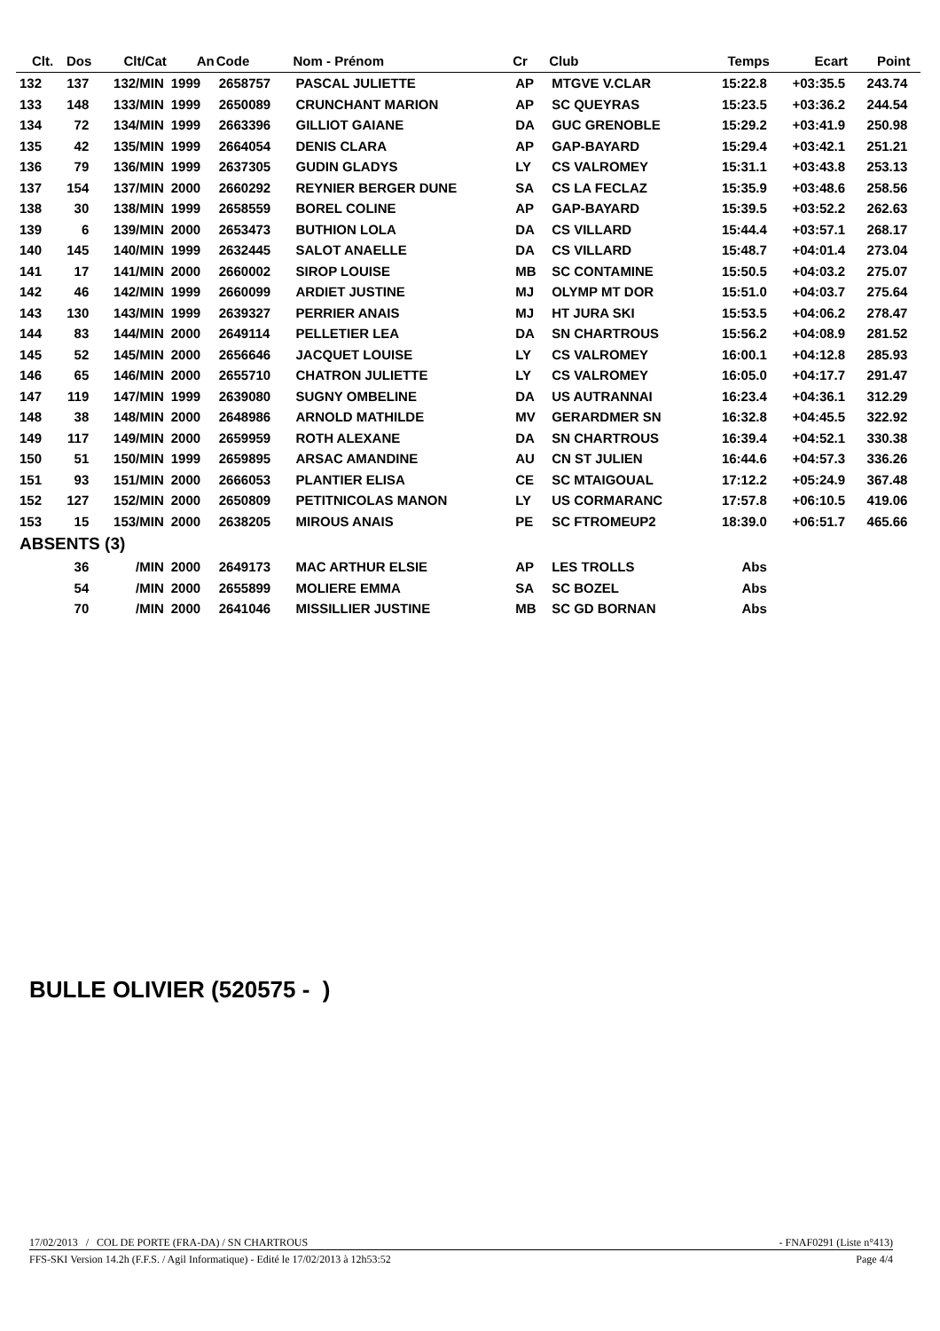| Clt. | Dos | Clt/Cat | An | Code | Nom - Prénom | Cr | Club | Temps | Ecart | Point | |
| --- | --- | --- | --- | --- | --- | --- | --- | --- | --- | --- | --- |
| 132 | 137 | 132/MIN | 1999 | 2658757 | PASCAL JULIETTE | AP | MTGVE V.CLAR | 15:22.8 | +03:35.5 | 243.74 | |
| 133 | 148 | 133/MIN | 1999 | 2650089 | CRUNCHANT MARION | AP | SC QUEYRAS | 15:23.5 | +03:36.2 | 244.54 | |
| 134 | 72 | 134/MIN | 1999 | 2663396 | GILLIOT GAIANE | DA | GUC GRENOBLE | 15:29.2 | +03:41.9 | 250.98 | |
| 135 | 42 | 135/MIN | 1999 | 2664054 | DENIS CLARA | AP | GAP-BAYARD | 15:29.4 | +03:42.1 | 251.21 | |
| 136 | 79 | 136/MIN | 1999 | 2637305 | GUDIN GLADYS | LY | CS VALROMEY | 15:31.1 | +03:43.8 | 253.13 | |
| 137 | 154 | 137/MIN | 2000 | 2660292 | REYNIER BERGER DUNE | SA | CS LA FECLAZ | 15:35.9 | +03:48.6 | 258.56 | |
| 138 | 30 | 138/MIN | 1999 | 2658559 | BOREL COLINE | AP | GAP-BAYARD | 15:39.5 | +03:52.2 | 262.63 | |
| 139 | 6 | 139/MIN | 2000 | 2653473 | BUTHION LOLA | DA | CS VILLARD | 15:44.4 | +03:57.1 | 268.17 | |
| 140 | 145 | 140/MIN | 1999 | 2632445 | SALOT ANAELLE | DA | CS VILLARD | 15:48.7 | +04:01.4 | 273.04 | |
| 141 | 17 | 141/MIN | 2000 | 2660002 | SIROP LOUISE | MB | SC CONTAMINE | 15:50.5 | +04:03.2 | 275.07 | |
| 142 | 46 | 142/MIN | 1999 | 2660099 | ARDIET JUSTINE | MJ | OLYMP MT DOR | 15:51.0 | +04:03.7 | 275.64 | |
| 143 | 130 | 143/MIN | 1999 | 2639327 | PERRIER ANAIS | MJ | HT JURA SKI | 15:53.5 | +04:06.2 | 278.47 | |
| 144 | 83 | 144/MIN | 2000 | 2649114 | PELLETIER LEA | DA | SN CHARTROUS | 15:56.2 | +04:08.9 | 281.52 | |
| 145 | 52 | 145/MIN | 2000 | 2656646 | JACQUET LOUISE | LY | CS VALROMEY | 16:00.1 | +04:12.8 | 285.93 | |
| 146 | 65 | 146/MIN | 2000 | 2655710 | CHATRON JULIETTE | LY | CS VALROMEY | 16:05.0 | +04:17.7 | 291.47 | |
| 147 | 119 | 147/MIN | 1999 | 2639080 | SUGNY OMBELINE | DA | US AUTRANNAI | 16:23.4 | +04:36.1 | 312.29 | |
| 148 | 38 | 148/MIN | 2000 | 2648986 | ARNOLD MATHILDE | MV | GERARDMER SN | 16:32.8 | +04:45.5 | 322.92 | |
| 149 | 117 | 149/MIN | 2000 | 2659959 | ROTH ALEXANE | DA | SN CHARTROUS | 16:39.4 | +04:52.1 | 330.38 | |
| 150 | 51 | 150/MIN | 1999 | 2659895 | ARSAC AMANDINE | AU | CN ST JULIEN | 16:44.6 | +04:57.3 | 336.26 | |
| 151 | 93 | 151/MIN | 2000 | 2666053 | PLANTIER ELISA | CE | SC MTAIGOUAL | 17:12.2 | +05:24.9 | 367.48 | |
| 152 | 127 | 152/MIN | 2000 | 2650809 | PETITNICOLAS MANON | LY | US CORMARANC | 17:57.8 | +06:10.5 | 419.06 | |
| 153 | 15 | 153/MIN | 2000 | 2638205 | MIROUS ANAIS | PE | SC FTROMEUP2 | 18:39.0 | +06:51.7 | 465.66 | |
| ABSENTS (3) | | | | | | | | | | | |
| | 36 | /MIN | 2000 | 2649173 | MAC ARTHUR ELSIE | AP | LES TROLLS | Abs | | | |
| | 54 | /MIN | 2000 | 2655899 | MOLIERE EMMA | SA | SC BOZEL | Abs | | | |
| | 70 | /MIN | 2000 | 2641046 | MISSILLIER JUSTINE | MB | SC GD BORNAN | Abs | | | |
BULLE OLIVIER (520575 - )
17/02/2013 / COL DE PORTE (FRA-DA) / SN CHARTROUS - FNAF0291 (Liste n°413)
FFS-SKI Version 14.2h (F.F.S. / Agil Informatique) - Edité le 17/02/2013 à 12h53:52 Page 4/4